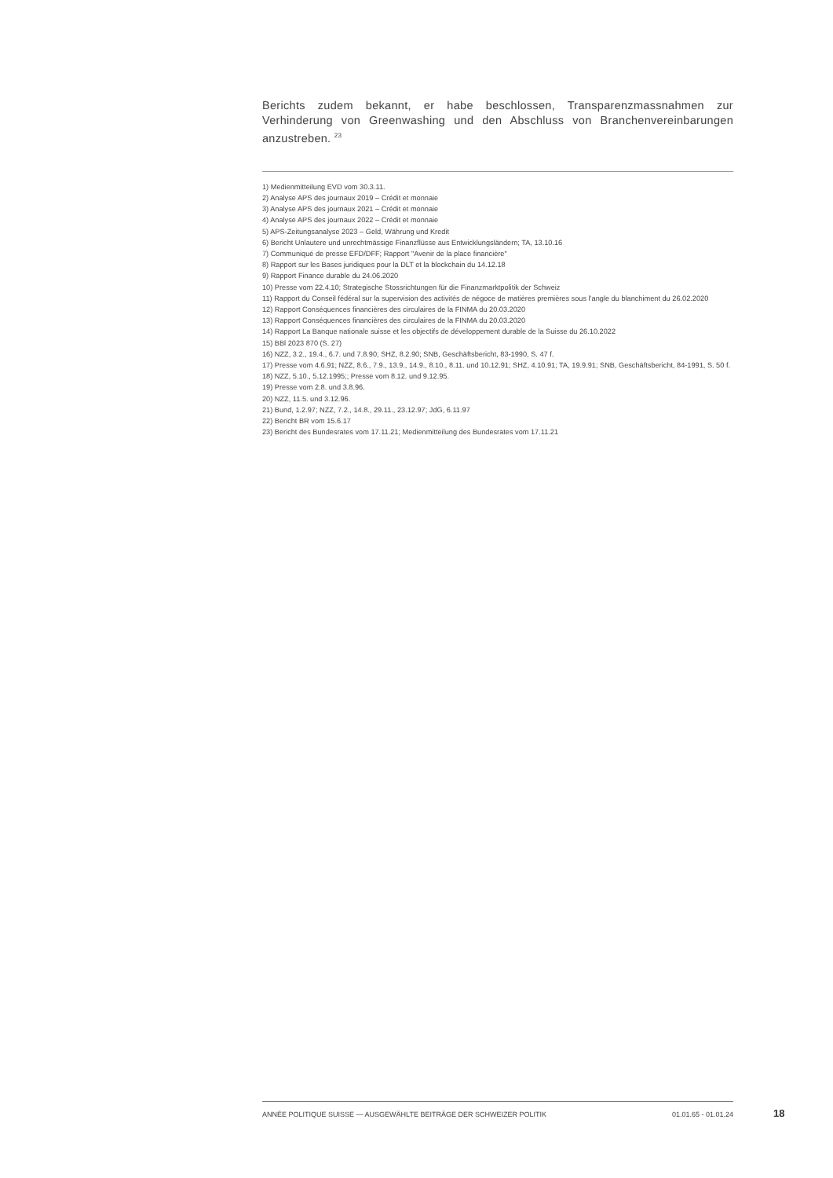Berichts zudem bekannt, er habe beschlossen, Transparenzmassnahmen zur Verhinderung von Greenwashing und den Abschluss von Branchenvereinbarungen anzustreben. <sup>23</sup>
1) Medienmitteilung EVD vom 30.3.11.
2) Analyse APS des journaux 2019 – Crédit et monnaie
3) Analyse APS des journaux 2021 – Crédit et monnaie
4) Analyse APS des journaux 2022 – Crédit et monnaie
5) APS-Zeitungsanalyse 2023 – Geld, Währung und Kredit
6) Bericht Unlautere und unrechtmässige Finanzflüsse aus Entwicklungsländern; TA, 13.10.16
7) Communiqué de presse EFD/DFF; Rapport "Avenir de la place financière"
8) Rapport sur les Bases juridiques pour la DLT et la blockchain du 14.12.18
9) Rapport Finance durable du 24.06.2020
10) Presse vom 22.4.10; Strategische Stossrichtungen für die Finanzmarktpolitik der Schweiz
11) Rapport du Conseil fédéral sur la supervision des activités de négoce de matières premières sous l’angle du blanchiment du 26.02.2020
12) Rapport Conséquences financières des circulaires de la FINMA du 20.03.2020
13) Rapport Conséquences financières des circulaires de la FINMA du 20.03.2020
14) Rapport La Banque nationale suisse et les objectifs de développement durable de la Suisse du 26.10.2022
15) BBl 2023 870 (S. 27)
16) NZZ, 3.2., 19.4., 6.7. und 7.8.90; SHZ, 8.2.90; SNB, Geschäftsbericht, 83-1990, S. 47 f.
17) Presse vom 4.6.91; NZZ, 8.6., 7.9., 13.9., 14.9., 8.10., 8.11. und 10.12.91; SHZ, 4.10.91; TA, 19.9.91; SNB, Geschäftsbericht, 84-1991, S. 50 f.
18) NZZ, 5.10., 5.12.1995;; Presse vom 8.12. und 9.12.95.
19) Presse vom 2.8. und 3.8.96.
20) NZZ, 11.5. und 3.12.96.
21) Bund, 1.2.97; NZZ, 7.2., 14.8., 29.11., 23.12.97; JdG, 6.11.97
22) Bericht BR vom 15.6.17
23) Bericht des Bundesrates vom 17.11.21; Medienmitteilung des Bundesrates vom 17.11.21
ANNÉE POLITIQUE SUISSE — AUSGEWÄHLTE BEITRÄGE DER SCHWEIZER POLITIK 01.01.65 - 01.01.24
18